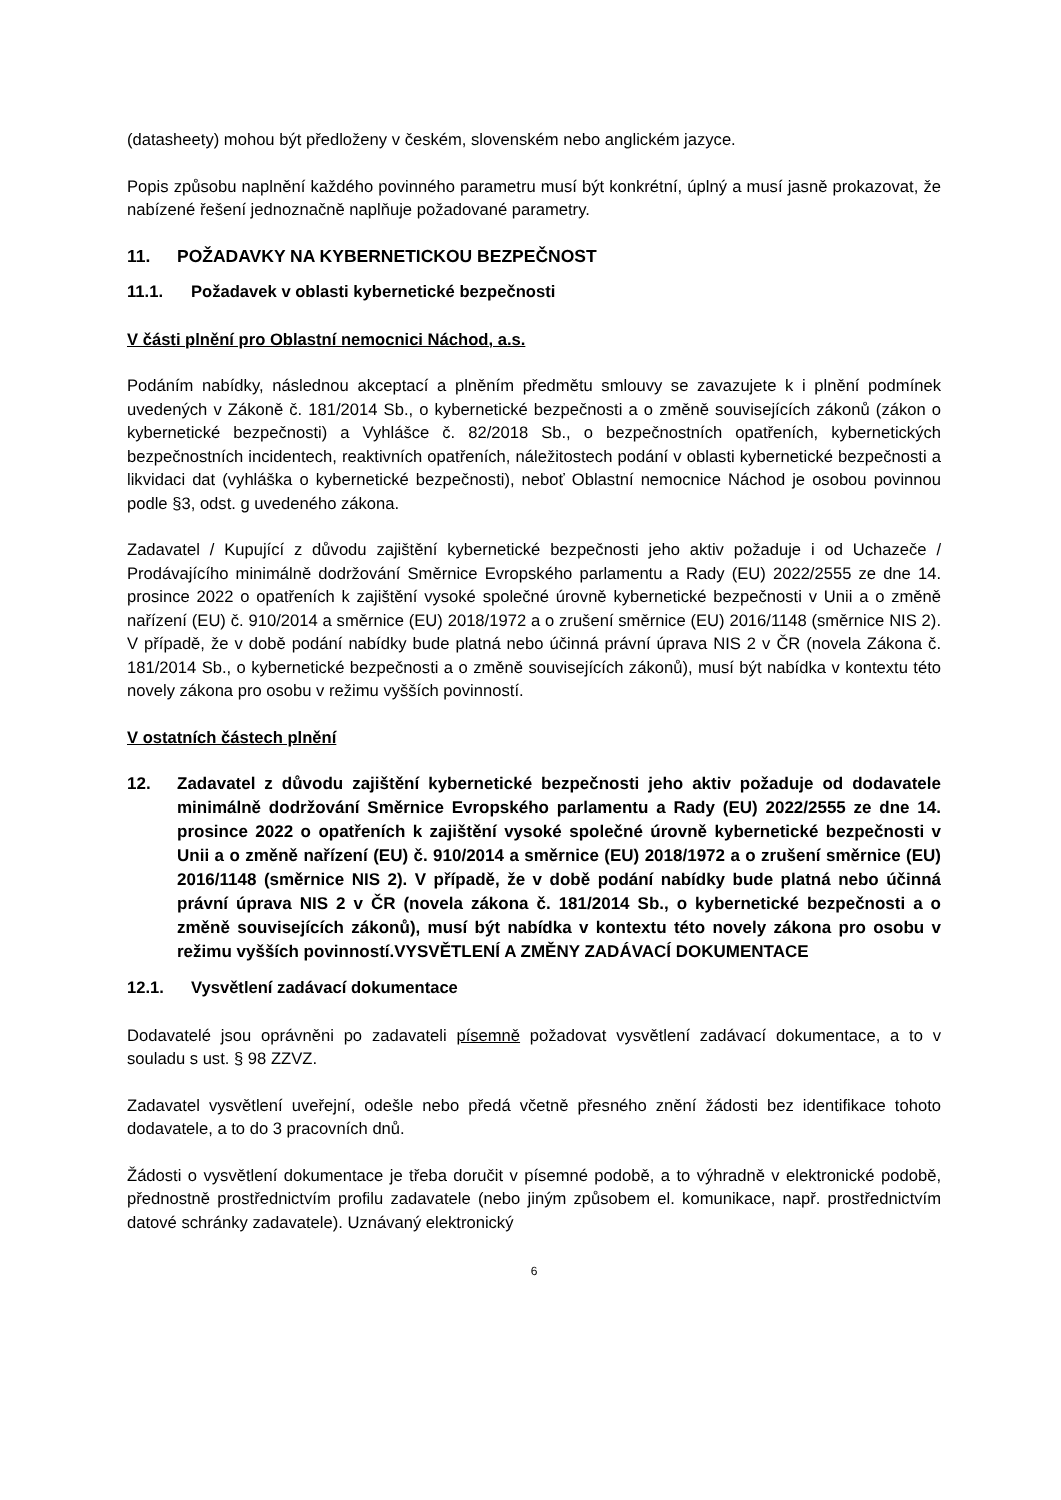(datasheety) mohou být předloženy v českém, slovenském nebo anglickém jazyce.
Popis způsobu naplnění každého povinného parametru musí být konkrétní, úplný a musí jasně prokazovat, že nabízené řešení jednoznačně naplňuje požadované parametry.
11. POŽADAVKY NA KYBERNETICKOU BEZPEČNOST
11.1. Požadavek v oblasti kybernetické bezpečnosti
V části plnění pro Oblastní nemocnici Náchod, a.s.
Podáním nabídky, následnou akceptací a plněním předmětu smlouvy se zavazujete k i plnění podmínek uvedených v Zákoně č. 181/2014 Sb., o kybernetické bezpečnosti a o změně souvisejících zákonů (zákon o kybernetické bezpečnosti) a Vyhlášce č. 82/2018 Sb., o bezpečnostních opatřeních, kybernetických bezpečnostních incidentech, reaktivních opatřeních, náležitostech podání v oblasti kybernetické bezpečnosti a likvidaci dat (vyhláška o kybernetické bezpečnosti), neboť Oblastní nemocnice Náchod je osobou povinnou podle §3, odst. g uvedeného zákona.
Zadavatel / Kupující z důvodu zajištění kybernetické bezpečnosti jeho aktiv požaduje i od Uchazeče / Prodávajícího minimálně dodržování Směrnice Evropského parlamentu a Rady (EU) 2022/2555 ze dne 14. prosince 2022 o opatřeních k zajištění vysoké společné úrovně kybernetické bezpečnosti v Unii a o změně nařízení (EU) č. 910/2014 a směrnice (EU) 2018/1972 a o zrušení směrnice (EU) 2016/1148 (směrnice NIS 2). V případě, že v době podání nabídky bude platná nebo účinná právní úprava NIS 2 v ČR (novela Zákona č. 181/2014 Sb., o kybernetické bezpečnosti a o změně souvisejících zákonů), musí být nabídka v kontextu této novely zákona pro osobu v režimu vyšších povinností.
V ostatních částech plnění
12. Zadavatel z důvodu zajištění kybernetické bezpečnosti jeho aktiv požaduje od dodavatele minimálně dodržování Směrnice Evropského parlamentu a Rady (EU) 2022/2555 ze dne 14. prosince 2022 o opatřeních k zajištění vysoké společné úrovně kybernetické bezpečnosti v Unii a o změně nařízení (EU) č. 910/2014 a směrnice (EU) 2018/1972 a o zrušení směrnice (EU) 2016/1148 (směrnice NIS 2). V případě, že v době podání nabídky bude platná nebo účinná právní úprava NIS 2 v ČR (novela zákona č. 181/2014 Sb., o kybernetické bezpečnosti a o změně souvisejících zákonů), musí být nabídka v kontextu této novely zákona pro osobu v režimu vyšších povinností.VYSVĚTLENÍ A ZMĚNY ZADÁVACÍ DOKUMENTACE
12.1. Vysvětlení zadávací dokumentace
Dodavatelé jsou oprávněni po zadavateli písemně požadovat vysvětlení zadávací dokumentace, a to v souladu s ust. § 98 ZZVZ.
Zadavatel vysvětlení uveřejní, odešle nebo předá včetně přesného znění žádosti bez identifikace tohoto dodavatele, a to do 3 pracovních dnů.
Žádosti o vysvětlení dokumentace je třeba doručit v písemné podobě, a to výhradně v elektronické podobě, přednostně prostřednictvím profilu zadavatele (nebo jiným způsobem el. komunikace, např. prostřednictvím datové schránky zadavatele). Uznávaný elektronický
6